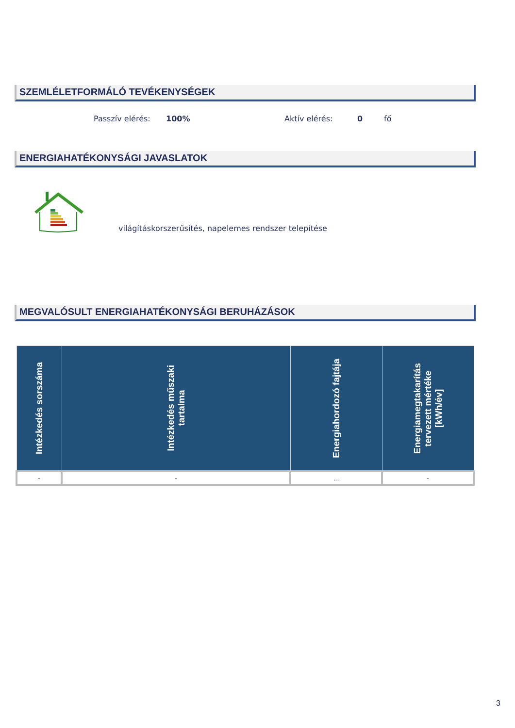SZEMLÉLETFORMÁLÓ TEVÉKENYSÉGEK
Passzív elérés: 100% Aktív elérés: 0 fő
ENERGIAHATÉKONYSÁGI JAVASLATOK
világításkorszerűsítés, napelemes rendszer telepítése
MEGVALÓSULT ENERGIAHATÉKONYSÁGI BERUHÁZÁSOK
| Intézkedés sorszáma | Intézkedés műszaki tartalma | Energiahordozó fajtája | Energiamegtakarítás tervezett mértéke [kWh/év] |
| --- | --- | --- | --- |
| - | - | ... | - |
3